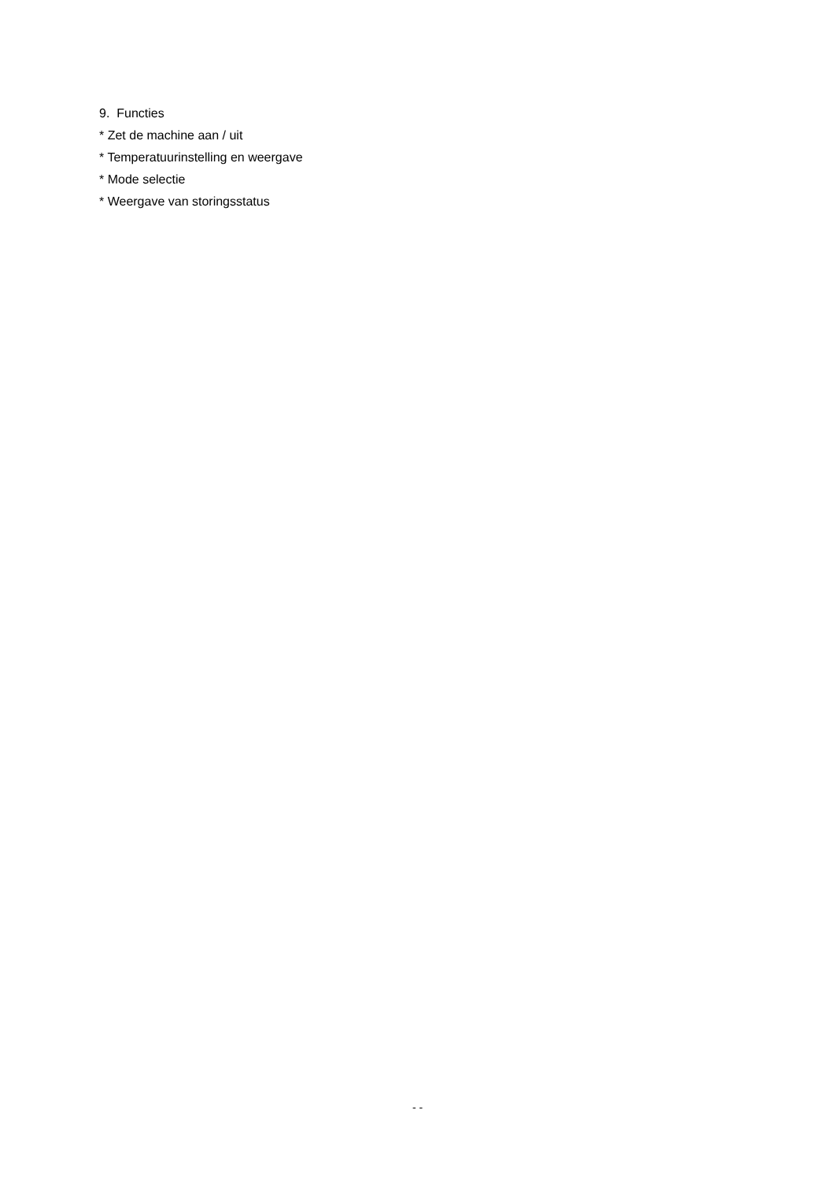9. Functies
* Zet de machine aan / uit
* Temperatuurinstelling en weergave
* Mode selectie
* Weergave van storingsstatus
- -